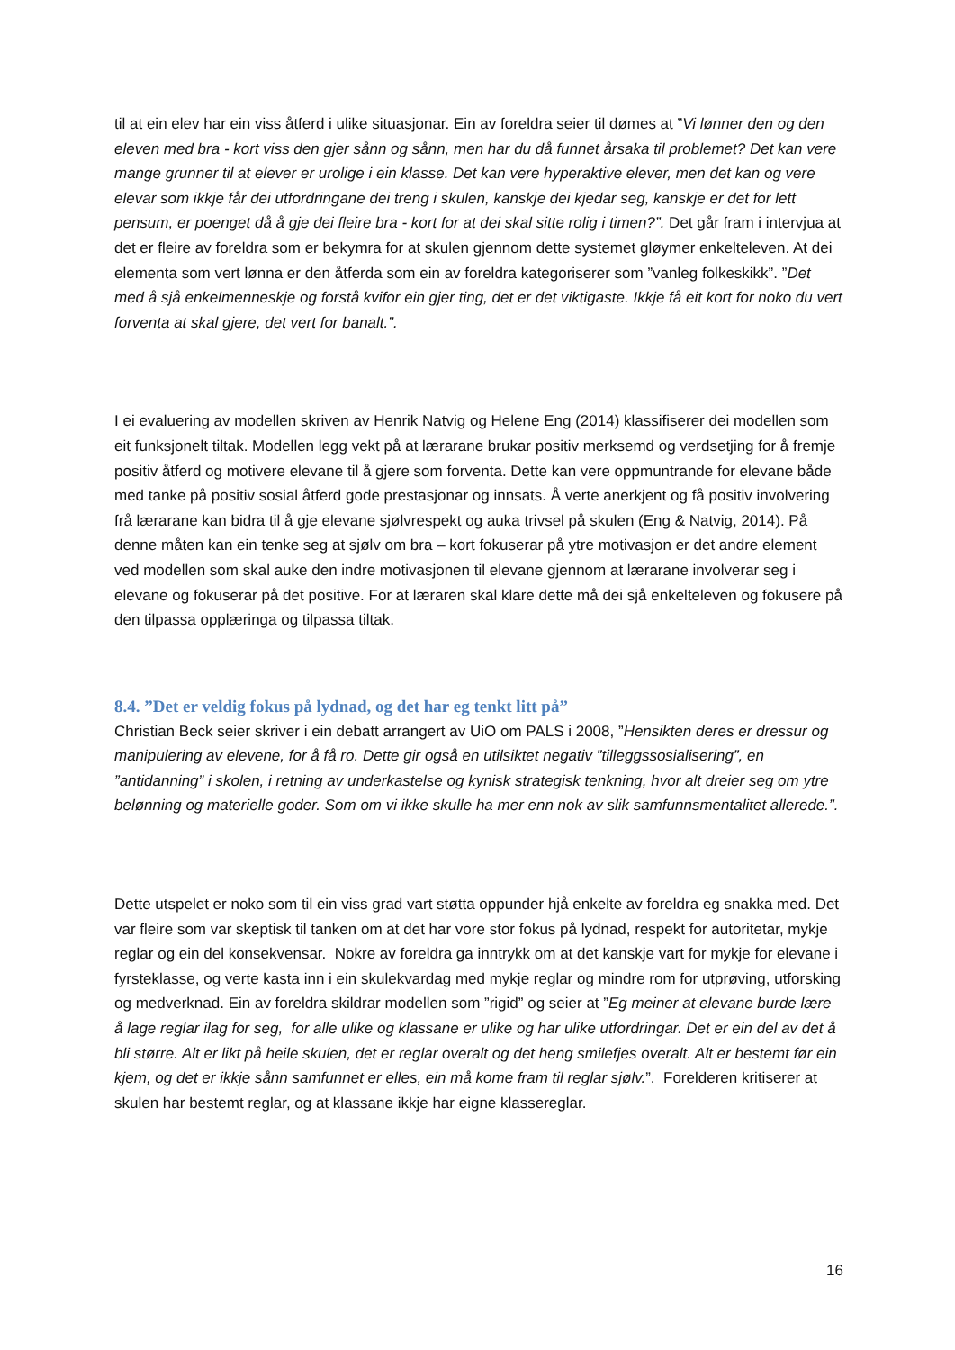til at ein elev har ein viss åtferd i ulike situasjonar. Ein av foreldra seier til dømes at ”Vi lønner den og den eleven med bra - kort viss den gjer sånn og sånn, men har du då funnet årsaka til problemet? Det kan vere mange grunner til at elever er urolige i ein klasse. Det kan vere hyperaktive elever, men det kan og vere elevar som ikkje får dei utfordringane dei treng i skulen, kanskje dei kjedar seg, kanskje er det for lett pensum, er poenget då å gje dei fleire bra - kort for at dei skal sitte rolig i timen?”. Det går fram i intervjua at det er fleire av foreldra som er bekymra for at skulen gjennom dette systemet gløymer enkelteleven. At dei elementa som vert lønna er den åtferda som ein av foreldra kategoriserer som ”vanleg folkeskikk”. ”Det med å sjå enkelmenneskje og forstå kvifor ein gjer ting, det er det viktigaste. Ikkje få eit kort for noko du vert forventa at skal gjere, det vert for banalt.”.
I ei evaluering av modellen skriven av Henrik Natvig og Helene Eng (2014) klassifiserer dei modellen som eit funksjonelt tiltak. Modellen legg vekt på at lærarane brukar positiv merksemd og verdsetjing for å fremje positiv åtferd og motivere elevane til å gjere som forventa. Dette kan vere oppmuntrande for elevane både med tanke på positiv sosial åtferd gode prestasjonar og innsats. Å verte anerkjent og få positiv involvering frå lærarane kan bidra til å gje elevane sjølvrespekt og auka trivsel på skulen (Eng & Natvig, 2014). På denne måten kan ein tenke seg at sjølv om bra – kort fokuserar på ytre motivasjon er det andre element ved modellen som skal auke den indre motivasjonen til elevane gjennom at lærarane involverar seg i elevane og fokuserar på det positive. For at læraren skal klare dette må dei sjå enkelteleven og fokusere på den tilpassa opplæringa og tilpassa tiltak.
8.4. ”Det er veldig fokus på lydnad, og det har eg tenkt litt på”
Christian Beck seier skriver i ein debatt arrangert av UiO om PALS i 2008, ”Hensikten deres er dressur og manipulering av elevene, for å få ro. Dette gir også en utilsiktet negativ ”tilleggssosialisering”, en ”antidanning” i skolen, i retning av underkastelse og kynisk strategisk tenkning, hvor alt dreier seg om ytre belønning og materielle goder. Som om vi ikke skulle ha mer enn nok av slik samfunnsmentalitet allerede.”.
Dette utspelet er noko som til ein viss grad vart støtta oppunder hjå enkelte av foreldra eg snakka med. Det var fleire som var skeptisk til tanken om at det har vore stor fokus på lydnad, respekt for autoritetar, mykje reglar og ein del konsekvensar. Nokre av foreldra ga inntrykk om at det kanskje vart for mykje for elevane i fyrsteklasse, og verte kasta inn i ein skulekvardag med mykje reglar og mindre rom for utprøving, utforsking og medverknad. Ein av foreldra skildrar modellen som ”rigid” og seier at ”Eg meiner at elevane burde lære å lage reglar ilag for seg, for alle ulike og klassane er ulike og har ulike utfordringar. Det er ein del av det å bli større. Alt er likt på heile skulen, det er reglar overalt og det heng smilefjes overalt. Alt er bestemt før ein kjem, og det er ikkje sånn samfunnet er elles, ein må kome fram til reglar sjølv.”. Forelderen kritiserer at skulen har bestemt reglar, og at klassane ikkje har eigne klassereglar.
16